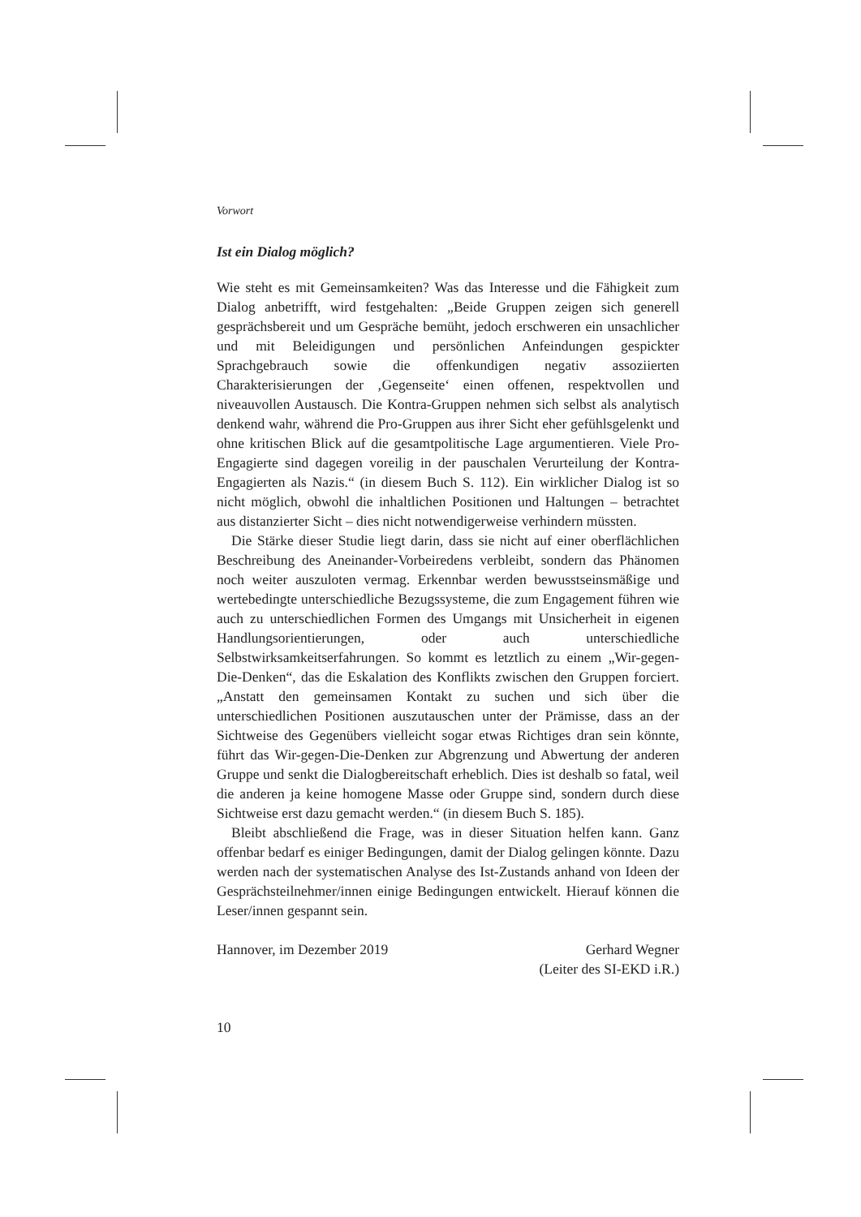Vorwort
Ist ein Dialog möglich?
Wie steht es mit Gemeinsamkeiten? Was das Interesse und die Fähigkeit zum Dialog anbetrifft, wird festgehalten: „Beide Gruppen zeigen sich generell gesprächsbereit und um Gespräche bemüht, jedoch erschweren ein unsachlicher und mit Beleidigungen und persönlichen Anfeindungen gespickter Sprachgebrauch sowie die offenkundigen negativ assoziierten Charakterisierungen der ‚Gegenseite‘ einen offenen, respektvollen und niveauvollen Austausch. Die Kontra-Gruppen nehmen sich selbst als analytisch denkend wahr, während die Pro-Gruppen aus ihrer Sicht eher gefühlsgelenkt und ohne kritischen Blick auf die gesamtpolitische Lage argumentieren. Viele Pro-Engagierte sind dagegen voreilig in der pauschalen Verurteilung der Kontra-Engagierten als Nazis.“ (in diesem Buch S. 112). Ein wirklicher Dialog ist so nicht möglich, obwohl die inhaltlichen Positionen und Haltungen – betrachtet aus distanzierter Sicht – dies nicht notwendigerweise verhindern müssten.
Die Stärke dieser Studie liegt darin, dass sie nicht auf einer oberflächlichen Beschreibung des Aneinander-Vorbeiredens verbleibt, sondern das Phänomen noch weiter auszuloten vermag. Erkennbar werden bewusstseinsmäßige und wertebedingte unterschiedliche Bezugssysteme, die zum Engagement führen wie auch zu unterschiedlichen Formen des Umgangs mit Unsicherheit in eigenen Handlungsorientierungen, oder auch unterschiedliche Selbstwirksamkeitserfahrungen. So kommt es letztlich zu einem „Wir-gegen-Die-Denken“, das die Eskalation des Konflikts zwischen den Gruppen forciert. „Anstatt den gemeinsamen Kontakt zu suchen und sich über die unterschiedlichen Positionen auszutauschen unter der Prämisse, dass an der Sichtweise des Gegenübers vielleicht sogar etwas Richtiges dran sein könnte, führt das Wir-gegen-Die-Denken zur Abgrenzung und Abwertung der anderen Gruppe und senkt die Dialogbereitschaft erheblich. Dies ist deshalb so fatal, weil die anderen ja keine homogene Masse oder Gruppe sind, sondern durch diese Sichtweise erst dazu gemacht werden.“ (in diesem Buch S. 185).
Bleibt abschließend die Frage, was in dieser Situation helfen kann. Ganz offenbar bedarf es einiger Bedingungen, damit der Dialog gelingen könnte. Dazu werden nach der systematischen Analyse des Ist-Zustands anhand von Ideen der Gesprächsteilnehmer/innen einige Bedingungen entwickelt. Hierauf können die Leser/innen gespannt sein.
Hannover, im Dezember 2019 Gerhard Wegner
(Leiter des SI-EKD i.R.)
10